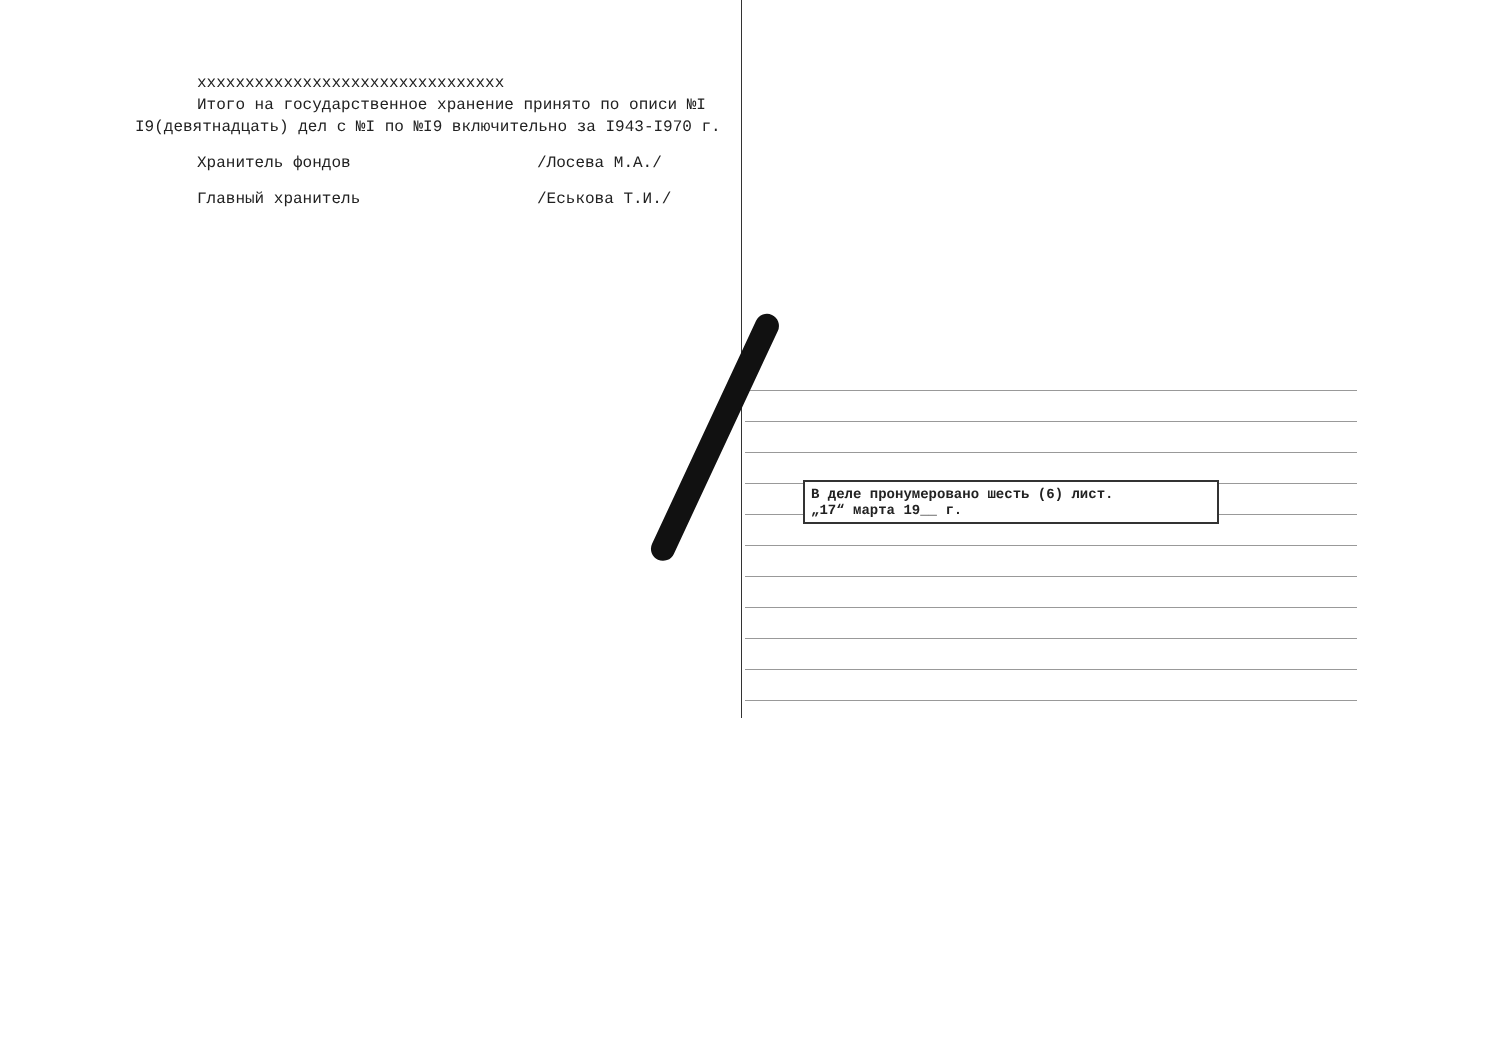xxxxxxxxxxxxxxxxxxxxxxxxxxxxxxxx
Итого на государственное хранение принято по описи №I
I9(девятнадцать) дел с №I по №I9 включительно за I943-I970 г.
Хранитель фондов /Лосева М.А./
Главный хранитель /Еськова Т.И./
В деле пронумеровано шесть (6) лист.
„17“ марта 19__ г.